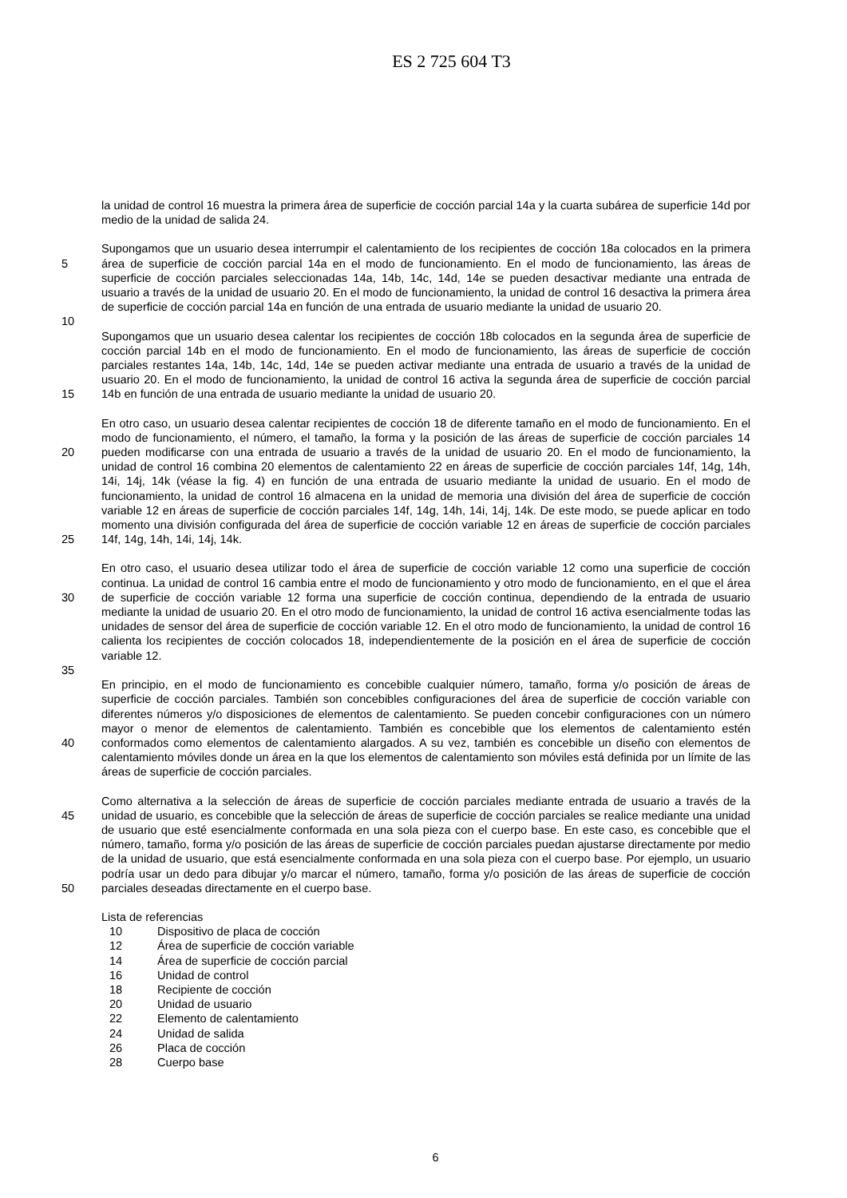ES 2 725 604 T3
la unidad de control 16 muestra la primera área de superficie de cocción parcial 14a y la cuarta subárea de superficie 14d por medio de la unidad de salida 24.
5 Supongamos que un usuario desea interrumpir el calentamiento de los recipientes de cocción 18a colocados en la primera área de superficie de cocción parcial 14a en el modo de funcionamiento. En el modo de funcionamiento, las áreas de superficie de cocción parciales seleccionadas 14a, 14b, 14c, 14d, 14e se pueden desactivar mediante una entrada de usuario a través de la unidad de usuario 20. En el modo de funcionamiento, la unidad de control 16 desactiva la primera área de superficie de cocción parcial 14a en función de una entrada de usuario mediante la unidad de usuario 20.
10
15 Supongamos que un usuario desea calentar los recipientes de cocción 18b colocados en la segunda área de superficie de cocción parcial 14b en el modo de funcionamiento. En el modo de funcionamiento, las áreas de superficie de cocción parciales restantes 14a, 14b, 14c, 14d, 14e se pueden activar mediante una entrada de usuario a través de la unidad de usuario 20. En el modo de funcionamiento, la unidad de control 16 activa la segunda área de superficie de cocción parcial 14b en función de una entrada de usuario mediante la unidad de usuario 20.
20
25
En otro caso, un usuario desea calentar recipientes de cocción 18 de diferente tamaño en el modo de funcionamiento. En el modo de funcionamiento, el número, el tamaño, la forma y la posición de las áreas de superficie de cocción parciales 14 pueden modificarse con una entrada de usuario a través de la unidad de usuario 20. En el modo de funcionamiento, la unidad de control 16 combina 20 elementos de calentamiento 22 en áreas de superficie de cocción parciales 14f, 14g, 14h, 14i, 14j, 14k (véase la fig. 4) en función de una entrada de usuario mediante la unidad de usuario. En el modo de funcionamiento, la unidad de control 16 almacena en la unidad de memoria una división del área de superficie de cocción variable 12 en áreas de superficie de cocción parciales 14f, 14g, 14h, 14i, 14j, 14k. De este modo, se puede aplicar en todo momento una división configurada del área de superficie de cocción variable 12 en áreas de superficie de cocción parciales 14f, 14g, 14h, 14i, 14j, 14k.
30 En otro caso, el usuario desea utilizar todo el área de superficie de cocción variable 12 como una superficie de cocción continua. La unidad de control 16 cambia entre el modo de funcionamiento y otro modo de funcionamiento, en el que el área de superficie de cocción variable 12 forma una superficie de cocción continua, dependiendo de la entrada de usuario mediante la unidad de usuario 20. En el otro modo de funcionamiento, la unidad de control 16 activa esencialmente todas las unidades de sensor del área de superficie de cocción variable 12. En el otro modo de funcionamiento, la unidad de control 16 calienta los recipientes de cocción colocados 18, independientemente de la posición en el área de superficie de cocción variable 12.
35
40 En principio, en el modo de funcionamiento es concebible cualquier número, tamaño, forma y/o posición de áreas de superficie de cocción parciales. También son concebibles configuraciones del área de superficie de cocción variable con diferentes números y/o disposiciones de elementos de calentamiento. Se pueden concebir configuraciones con un número mayor o menor de elementos de calentamiento. También es concebible que los elementos de calentamiento estén conformados como elementos de calentamiento alargados. A su vez, también es concebible un diseño con elementos de calentamiento móviles donde un área en la que los elementos de calentamiento son móviles está definida por un límite de las áreas de superficie de cocción parciales.
45
50
Como alternativa a la selección de áreas de superficie de cocción parciales mediante entrada de usuario a través de la unidad de usuario, es concebible que la selección de áreas de superficie de cocción parciales se realice mediante una unidad de usuario que esté esencialmente conformada en una sola pieza con el cuerpo base. En este caso, es concebible que el número, tamaño, forma y/o posición de las áreas de superficie de cocción parciales puedan ajustarse directamente por medio de la unidad de usuario, que está esencialmente conformada en una sola pieza con el cuerpo base. Por ejemplo, un usuario podría usar un dedo para dibujar y/o marcar el número, tamaño, forma y/o posición de las áreas de superficie de cocción parciales deseadas directamente en el cuerpo base.
Lista de referencias
10 Dispositivo de placa de cocción
12 Área de superficie de cocción variable
14 Área de superficie de cocción parcial
16 Unidad de control
18 Recipiente de cocción
20 Unidad de usuario
22 Elemento de calentamiento
24 Unidad de salida
26 Placa de cocción
28 Cuerpo base
6